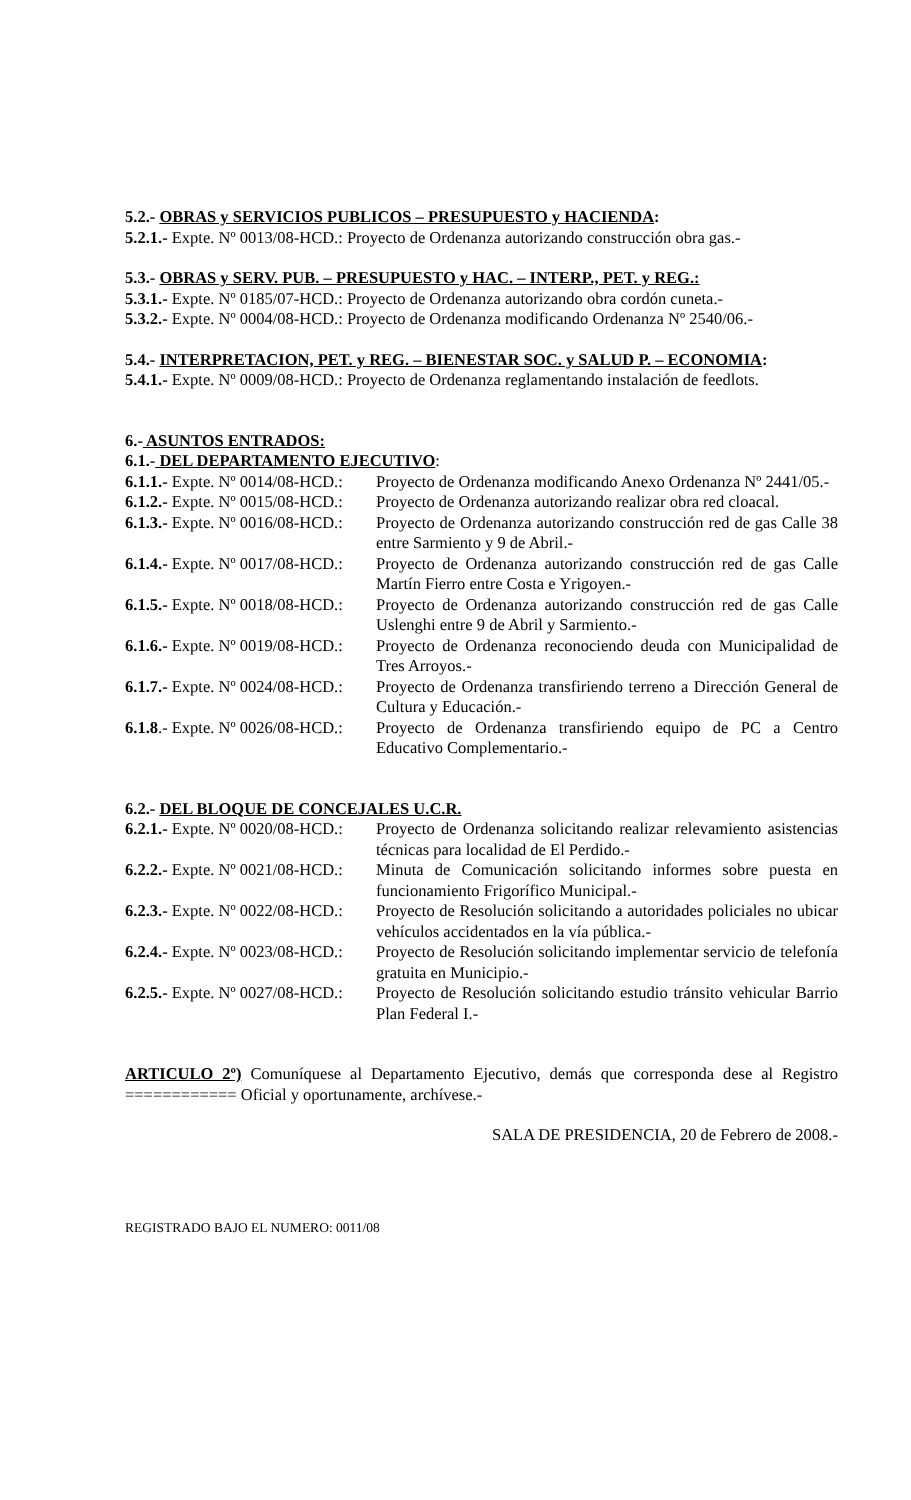5.2.- OBRAS y SERVICIOS PUBLICOS – PRESUPUESTO y HACIENDA:
5.2.1.- Expte. Nº 0013/08-HCD.: Proyecto de Ordenanza autorizando construcción obra gas.-
5.3.- OBRAS y SERV. PUB. – PRESUPUESTO y HAC. – INTERP., PET. y REG.:
5.3.1.- Expte. Nº 0185/07-HCD.: Proyecto de Ordenanza autorizando obra cordón cuneta.-
5.3.2.- Expte. Nº 0004/08-HCD.: Proyecto de Ordenanza modificando Ordenanza Nº 2540/06.-
5.4.- INTERPRETACION, PET. y REG. – BIENESTAR SOC. y SALUD P. – ECONOMIA:
5.4.1.- Expte. Nº 0009/08-HCD.: Proyecto de Ordenanza reglamentando instalación de feedlots.
6.- ASUNTOS ENTRADOS:
6.1.- DEL DEPARTAMENTO EJECUTIVO:
6.1.1.- Expte. Nº 0014/08-HCD.:
Proyecto de Ordenanza modificando Anexo Ordenanza Nº 2441/05.-
6.1.2.- Expte. Nº 0015/08-HCD.:
Proyecto de Ordenanza autorizando realizar obra red cloacal.
6.1.3.- Expte. Nº 0016/08-HCD.:
Proyecto de Ordenanza autorizando construcción red de gas Calle 38 entre Sarmiento y 9 de Abril.-
6.1.4.- Expte. Nº 0017/08-HCD.:
Proyecto de Ordenanza autorizando construcción red de gas Calle Martín Fierro entre Costa e Yrigoyen.-
6.1.5.- Expte. Nº 0018/08-HCD.:
Proyecto de Ordenanza autorizando construcción red de gas Calle Uslenghi entre 9 de Abril y Sarmiento.-
6.1.6.- Expte. Nº 0019/08-HCD.:
Proyecto de Ordenanza reconociendo deuda con Municipalidad de Tres Arroyos.-
6.1.7.- Expte. Nº 0024/08-HCD.:
Proyecto de Ordenanza transfiriendo terreno a Dirección General de Cultura y Educación.-
6.1.8.- Expte. Nº 0026/08-HCD.:
Proyecto de Ordenanza transfiriendo equipo de PC a Centro Educativo Complementario.-
6.2.- DEL BLOQUE DE CONCEJALES U.C.R.
6.2.1.- Expte. Nº 0020/08-HCD.:
Proyecto de Ordenanza solicitando realizar relevamiento asistencias técnicas para localidad de El Perdido.-
6.2.2.- Expte. Nº 0021/08-HCD.:
Minuta de Comunicación solicitando informes sobre puesta en funcionamiento Frigorífico Municipal.-
6.2.3.- Expte. Nº 0022/08-HCD.:
Proyecto de Resolución solicitando a autoridades policiales no ubicar vehículos accidentados en la vía pública.-
6.2.4.- Expte. Nº 0023/08-HCD.:
Proyecto de Resolución solicitando implementar servicio de telefonía gratuita en Municipio.-
6.2.5.- Expte. Nº 0027/08-HCD.:
Proyecto de Resolución solicitando estudio tránsito vehicular Barrio Plan Federal I.-
ARTICULO 2º) Comuníquese al Departamento Ejecutivo, demás que corresponda dese al Registro ============ Oficial y oportunamente, archívese.-
SALA DE PRESIDENCIA, 20 de Febrero de 2008.-
REGISTRADO BAJO EL NUMERO: 0011/08